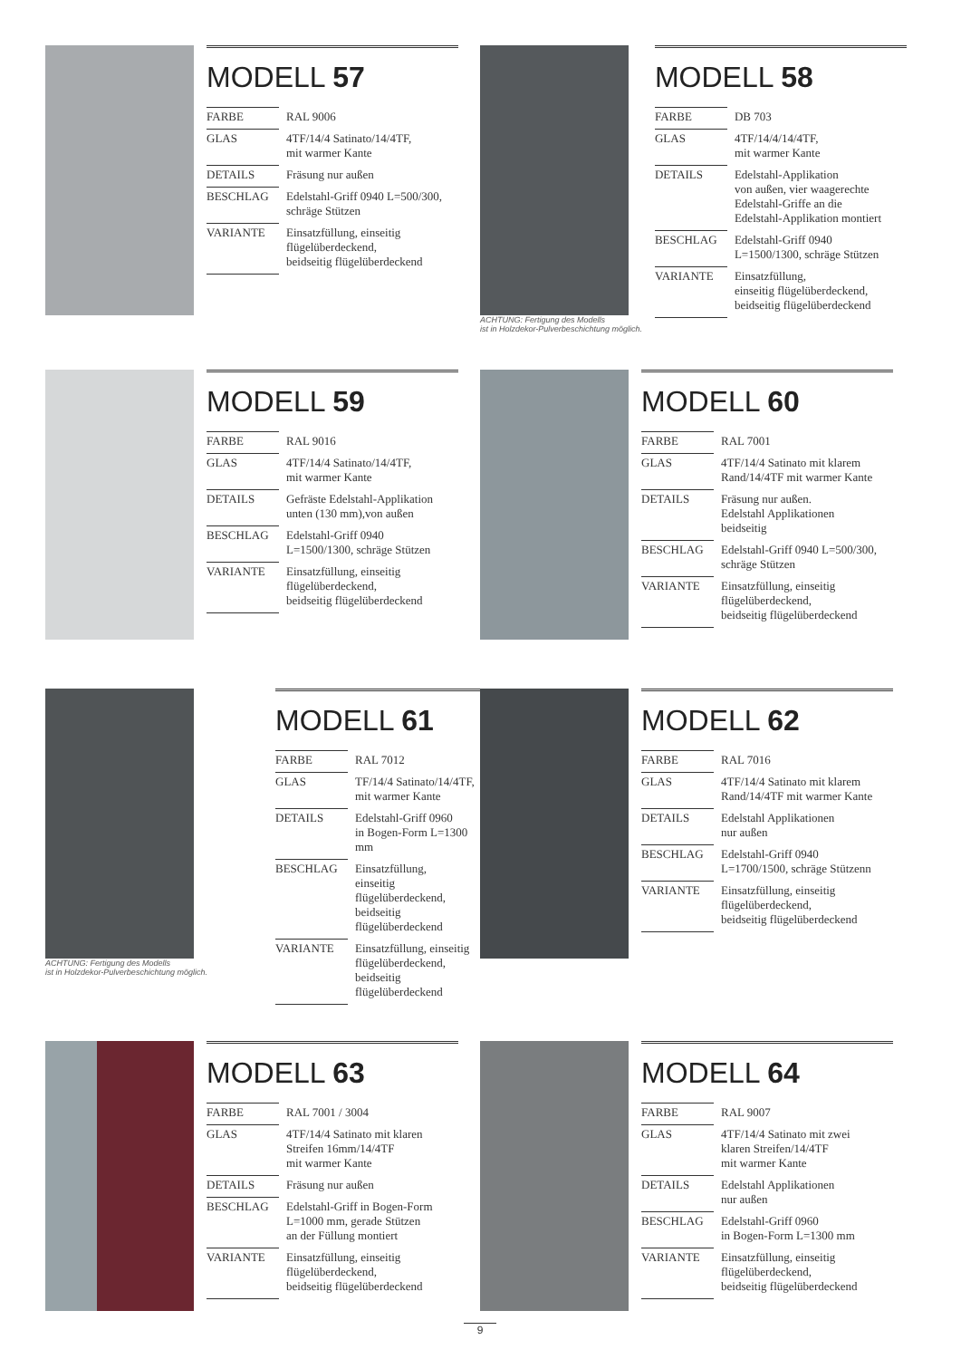MODELL 57
| FARBE | RAL 9006 |
| GLAS | 4TF/14/4 Satinato/14/4TF, mit warmer Kante |
| DETAILS | Fräsung nur außen |
| BESCHLAG | Edelstahl-Griff 0940 L=500/300, schräge Stützen |
| VARIANTE | Einsatzfüllung, einseitig flügelüberdeckend, beidseitig flügelüberdeckend |
ACHTUNG: Fertigung des Modells
ist in Holzdekor-Pulverbeschichtung möglich.
MODELL 58
| FARBE | DB 703 |
| GLAS | 4TF/14/4/14/4TF, mit warmer Kante |
| DETAILS | Edelstahl-Applikation von außen, vier waagerechte Edelstahl-Griffe an die Edelstahl-Applikation montiert |
| BESCHLAG | Edelstahl-Griff 0940 L=1500/1300, schräge Stützen |
| VARIANTE | Einsatzfüllung, einseitig flügelüberdeckend, beidseitig flügelüberdeckend |
MODELL 59
| FARBE | RAL 9016 |
| GLAS | 4TF/14/4 Satinato/14/4TF, mit warmer Kante |
| DETAILS | Gefräste Edelstahl-Applikation unten (130 mm),von außen |
| BESCHLAG | Edelstahl-Griff 0940 L=1500/1300, schräge Stützen |
| VARIANTE | Einsatzfüllung, einseitig flügelüberdeckend, beidseitig flügelüberdeckend |
MODELL 60
| FARBE | RAL 7001 |
| GLAS | 4TF/14/4 Satinato mit klarem Rand/14/4TF mit warmer Kante |
| DETAILS | Fräsung nur außen. Edelstahl Applikationen beidseitig |
| BESCHLAG | Edelstahl-Griff 0940 L=500/300, schräge Stützen |
| VARIANTE | Einsatzfüllung, einseitig flügelüberdeckend, beidseitig flügelüberdeckend |
ACHTUNG: Fertigung des Modells
ist in Holzdekor-Pulverbeschichtung möglich.
MODELL 61
| FARBE | RAL 7012 |
| GLAS | TF/14/4 Satinato/14/4TF, mit warmer Kante |
| DETAILS | Edelstahl-Griff 0960 in Bogen-Form L=1300 mm |
| BESCHLAG | Einsatzfüllung, einseitig flügelüberdeckend, beidseitig flügelüberdeckend |
| VARIANTE | Einsatzfüllung, einseitig flügelüberdeckend, beidseitig flügelüberdeckend |
MODELL 62
| FARBE | RAL 7016 |
| GLAS | 4TF/14/4 Satinato mit klarem Rand/14/4TF mit warmer Kante |
| DETAILS | Edelstahl Applikationen nur außen |
| BESCHLAG | Edelstahl-Griff 0940 L=1700/1500, schräge Stützenn |
| VARIANTE | Einsatzfüllung, einseitig flügelüberdeckend, beidseitig flügelüberdeckend |
MODELL 63
| FARBE | RAL 7001 / 3004 |
| GLAS | 4TF/14/4 Satinato mit klaren Streifen 16mm/14/4TF mit warmer Kante |
| DETAILS | Fräsung nur außen |
| BESCHLAG | Edelstahl-Griff in Bogen-Form L=1000 mm, gerade Stützen an der Füllung montiert |
| VARIANTE | Einsatzfüllung, einseitig flügelüberdeckend, beidseitig flügelüberdeckend |
MODELL 64
| FARBE | RAL 9007 |
| GLAS | 4TF/14/4 Satinato mit zwei klaren Streifen/14/4TF mit warmer Kante |
| DETAILS | Edelstahl Applikationen nur außen |
| BESCHLAG | Edelstahl-Griff 0960 in Bogen-Form L=1300 mm |
| VARIANTE | Einsatzfüllung, einseitig flügelüberdeckend, beidseitig flügelüberdeckend |
9